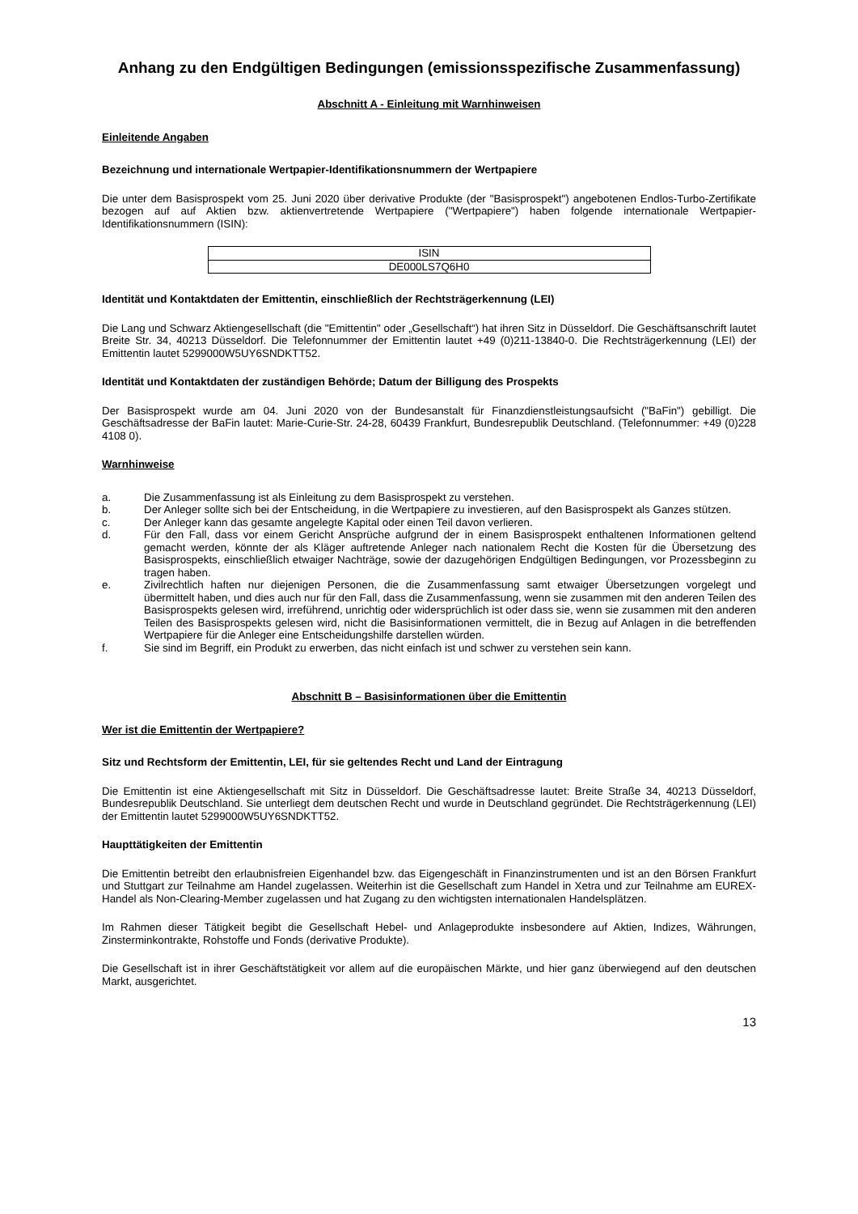Anhang zu den Endgültigen Bedingungen (emissionsspezifische Zusammenfassung)
Abschnitt A - Einleitung mit Warnhinweisen
Einleitende Angaben
Bezeichnung und internationale Wertpapier-Identifikationsnummern der Wertpapiere
Die unter dem Basisprospekt vom 25. Juni 2020 über derivative Produkte (der "Basisprospekt") angebotenen Endlos-Turbo-Zertifikate bezogen auf auf Aktien bzw. aktienvertretende Wertpapiere ("Wertpapiere") haben folgende internationale Wertpapier-Identifikationsnummern (ISIN):
| ISIN |
| DE000LS7Q6H0 |
Identität und Kontaktdaten der Emittentin, einschließlich der Rechtsträgerkennung (LEI)
Die Lang und Schwarz Aktiengesellschaft (die "Emittentin" oder „Gesellschaft“) hat ihren Sitz in Düsseldorf. Die Geschäftsanschrift lautet Breite Str. 34, 40213 Düsseldorf. Die Telefonnummer der Emittentin lautet +49 (0)211-13840-0. Die Rechtsträgerkennung (LEI) der Emittentin lautet 5299000W5UY6SNDKTT52.
Identität und Kontaktdaten der zuständigen Behörde; Datum der Billigung des Prospekts
Der Basisprospekt wurde am 04. Juni 2020 von der Bundesanstalt für Finanzdienstleistungsaufsicht ("BaFin") gebilligt. Die Geschäftsadresse der BaFin lautet: Marie-Curie-Str. 24-28, 60439 Frankfurt, Bundesrepublik Deutschland. (Telefonnummer: +49 (0)228 4108 0).
Warnhinweise
a. Die Zusammenfassung ist als Einleitung zu dem Basisprospekt zu verstehen.
b. Der Anleger sollte sich bei der Entscheidung, in die Wertpapiere zu investieren, auf den Basisprospekt als Ganzes stützen.
c. Der Anleger kann das gesamte angelegte Kapital oder einen Teil davon verlieren.
d. Für den Fall, dass vor einem Gericht Ansprüche aufgrund der in einem Basisprospekt enthaltenen Informationen geltend gemacht werden, könnte der als Kläger auftretende Anleger nach nationalem Recht die Kosten für die Übersetzung des Basisprospekts, einschließlich etwaiger Nachträge, sowie der dazugehörigen Endgültigen Bedingungen, vor Prozessbeginn zu tragen haben.
e. Zivilrechtlich haften nur diejenigen Personen, die die Zusammenfassung samt etwaiger Übersetzungen vorgelegt und übermittelt haben, und dies auch nur für den Fall, dass die Zusammenfassung, wenn sie zusammen mit den anderen Teilen des Basisprospekts gelesen wird, irreführend, unrichtig oder widersprüchlich ist oder dass sie, wenn sie zusammen mit den anderen Teilen des Basisprospekts gelesen wird, nicht die Basisinformationen vermittelt, die in Bezug auf Anlagen in die betreffenden Wertpapiere für die Anleger eine Entscheidungshilfe darstellen würden.
f. Sie sind im Begriff, ein Produkt zu erwerben, das nicht einfach ist und schwer zu verstehen sein kann.
Abschnitt B – Basisinformationen über die Emittentin
Wer ist die Emittentin der Wertpapiere?
Sitz und Rechtsform der Emittentin, LEI, für sie geltendes Recht und Land der Eintragung
Die Emittentin ist eine Aktiengesellschaft mit Sitz in Düsseldorf. Die Geschäftsadresse lautet: Breite Straße 34, 40213 Düsseldorf, Bundesrepublik Deutschland. Sie unterliegt dem deutschen Recht und wurde in Deutschland gegründet. Die Rechtsträgerkennung (LEI) der Emittentin lautet 5299000W5UY6SNDKTT52.
Haupttätigkeiten der Emittentin
Die Emittentin betreibt den erlaubnisfreien Eigenhandel bzw. das Eigengeschäft in Finanzinstrumenten und ist an den Börsen Frankfurt und Stuttgart zur Teilnahme am Handel zugelassen. Weiterhin ist die Gesellschaft zum Handel in Xetra und zur Teilnahme am EUREX-Handel als Non-Clearing-Member zugelassen und hat Zugang zu den wichtigsten internationalen Handelsplätzen.
Im Rahmen dieser Tätigkeit begibt die Gesellschaft Hebel- und Anlageprodukte insbesondere auf Aktien, Indizes, Währungen, Zinsterminkontrakte, Rohstoffe und Fonds (derivative Produkte).
Die Gesellschaft ist in ihrer Geschäftstätigkeit vor allem auf die europäischen Märkte, und hier ganz überwiegend auf den deutschen Markt, ausgerichtet.
13